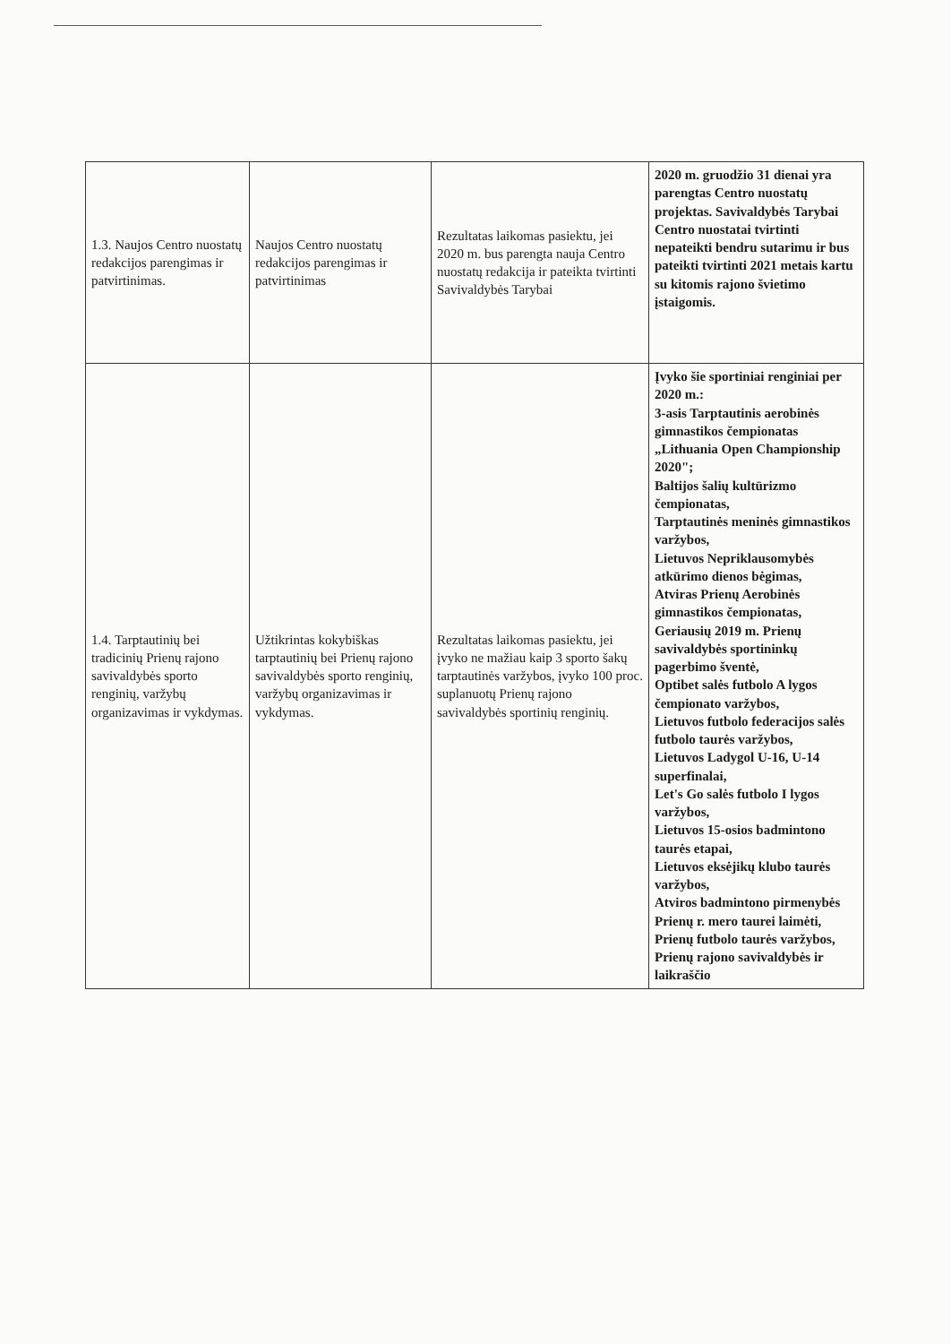| 1.3. Naujos Centro nuostatų redakcijos parengimas ir patvirtinimas. | Naujos Centro nuostatų redakcijos parengimas ir patvirtinimas | Rezultatas laikomas pasiektu, jei 2020 m. bus parengta nauja Centro nuostatų redakcija ir pateikta tvirtinti Savivaldybės Tarybai | 2020 m. gruodžio 31 dienai yra parengtas Centro nuostatų projektas. Savivaldybės Tarybai Centro nuostatai tvirtinti nepateikti bendru sutarimu ir bus pateikti tvirtinti 2021 metais kartu su kitomis rajono švietimo įstaigomis. |
| 1.4. Tarptautinių bei tradicinių Prienų rajono savivaldybės sporto renginių, varžybų organizavimas ir vykdymas. | Užtikrintas kokybiškas tarptautinių bei Prienų rajono savivaldybės sporto renginių, varžybų organizavimas ir vykdymas. | Rezultatas laikomas pasiektu, jei įvyko ne mažiau kaip 3 sporto šakų tarptautinės varžybos, įvyko 100 proc. suplanuotų Prienų rajono savivaldybės sportinių renginių. | Įvyko šie sportiniai renginiai per 2020 m.: 3-asis Tarptautinis aerobinės gimnastikos čempionatas „Lithuania Open Championship 2020"; Baltijos šalių kultūrizmo čempionatas, Tarptautinės meninės gimnastikos varžybos, Lietuvos Nepriklausomybės atkūrimo dienos bėgimas, Atviras Prienų Aerobinės gimnastikos čempionatas, Geriausių 2019 m. Prienų savivaldybės sportininkų pagerbimo šventė, Optibet salės futbolo A lygos čempionato varžybos, Lietuvos futbolo federacijos salės futbolo taurės varžybos, Lietuvos Ladygol U-16, U-14 superfinalai, Let's Go salės futbolo I lygos varžybos, Lietuvos 15-osios badmintono taurės etapai, Lietuvos eksėjikų klubo taurės varžybos, Atviros badmintono pirmenybės Prienų r. mero taurei laimėti, Prienų futbolo taurės varžybos, Prienų rajono savivaldybės ir laikraščio |